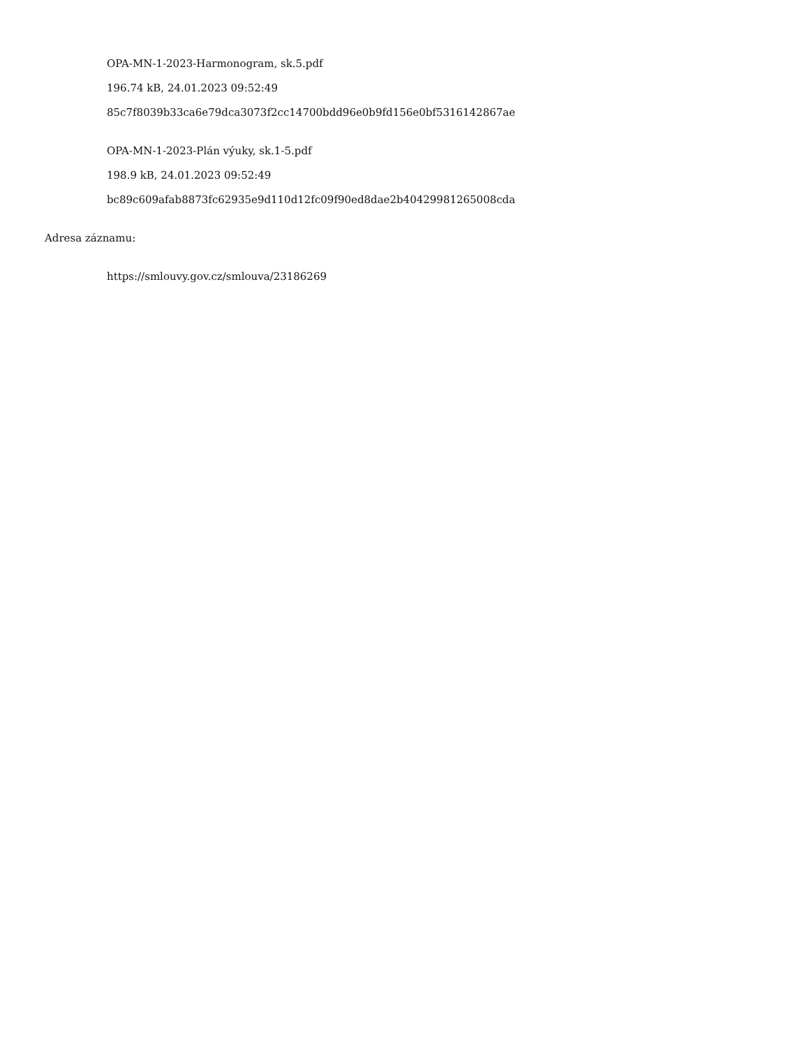OPA-MN-1-2023-Harmonogram, sk.5.pdf
196.74 kB, 24.01.2023 09:52:49
85c7f8039b33ca6e79dca3073f2cc14700bdd96e0b9fd156e0bf5316142867ae
OPA-MN-1-2023-Plán výuky, sk.1-5.pdf
198.9 kB, 24.01.2023 09:52:49
bc89c609afab8873fc62935e9d110d12fc09f90ed8dae2b40429981265008cda
Adresa záznamu:
https://smlouvy.gov.cz/smlouva/23186269